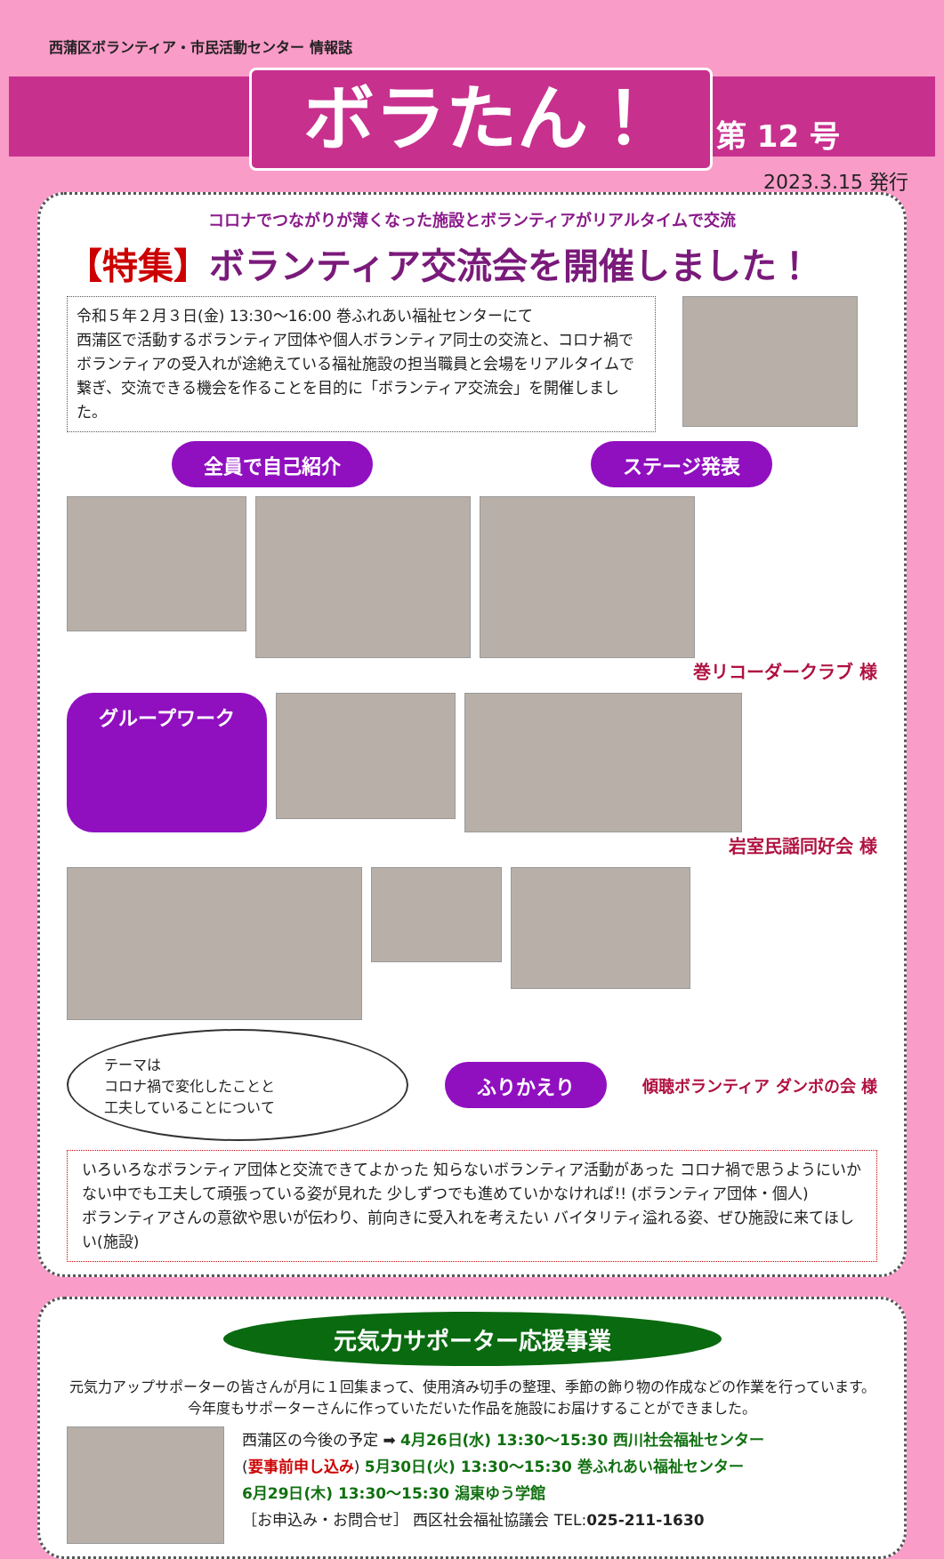西蒲区ボランティア・市民活動センター 情報誌
ボラたん！ 第 12 号
2023.3.15 発行
コロナでつながりが薄くなった施設とボランティアがリアルタイムで交流
【特集】ボランティア交流会を開催しました！
令和５年２月３日(金) 13:30～16:00 巻ふれあい福祉センターにて
西蒲区で活動するボランティア団体や個人ボランティア同士の交流と、コロナ禍でボランティアの受入れが途絶えている福祉施設の担当職員と会場をリアルタイムで繋ぎ、交流できる機会を作ることを目的に「ボランティア交流会」を開催しました。
全員で自己紹介 ステージ発表
巻リコーダークラブ 様
グループワーク
岩室民謡同好会 様
テーマは
コロナ禍で変化したことと
工夫していることについて
ふりかえり 傾聴ボランティア ダンボの会 様
いろいろなボランティア団体と交流できてよかった 知らないボランティア活動があった コロナ禍で思うようにいかない中でも工夫して頑張っている姿が見れた 少しずつでも進めていかなければ!! (ボランティア団体・個人)
ボランティアさんの意欲や思いが伝わり、前向きに受入れを考えたい バイタリティ溢れる姿、ぜひ施設に来てほしい(施設)
元気力サポーター応援事業
元気力アップサポーターの皆さんが月に１回集まって、使用済み切手の整理、季節の飾り物の作成などの作業を行っています。
今年度もサポーターさんに作っていただいた作品を施設にお届けすることができました。
西蒲区の今後の予定 ➡ 4月26日(水) 13:30～15:30 西川社会福祉センター
(要事前申し込み) 5月30日(火) 13:30～15:30 巻ふれあい福祉センター
6月29日(木) 13:30～15:30 潟東ゆう学館
［お申込み・お問合せ］ 西区社会福祉協議会 TEL:025-211-1630